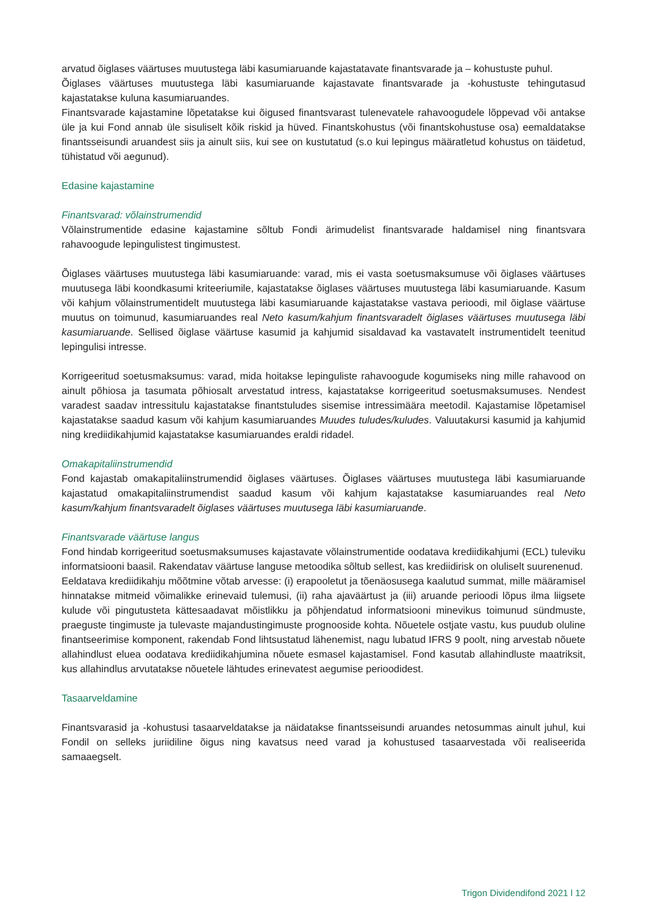arvatud õiglases väärtuses muutustega läbi kasumiaruande kajastatavate finantsvarade ja – kohustuste puhul.
Õiglases väärtuses muutustega läbi kasumiaruande kajastavate finantsvarade ja -kohustuste tehingutasud kajastatakse kuluna kasumiaruandes.
Finantsvarade kajastamine lõpetatakse kui õigused finantsvarast tulenevatele rahavoogudele lõppevad või antakse üle ja kui Fond annab üle sisuliselt kõik riskid ja hüved. Finantskohustus (või finantskohustuse osa) eemaldatakse finantsseisundi aruandest siis ja ainult siis, kui see on kustutatud (s.o kui lepingus määratletud kohustus on täidetud, tühistatud või aegunud).
Edasine kajastamine
Finantsvarad: võlainstrumendid
Võlainstrumentide edasine kajastamine sõltub Fondi ärimudelist finantsvarade haldamisel ning finantsvara rahavoogude lepingulistest tingimustest.
Õiglases väärtuses muutustega läbi kasumiaruande: varad, mis ei vasta soetusmaksumuse või õiglases väärtuses muutusega läbi koondkasumi kriteeriumile, kajastatakse õiglases väärtuses muutustega läbi kasumiaruande. Kasum või kahjum võlainstrumentidelt muutustega läbi kasumiaruande kajastatakse vastava perioodi, mil õiglase väärtuse muutus on toimunud, kasumiaruandes real Neto kasum/kahjum finantsvaradelt õiglases väärtuses muutusega läbi kasumiaruande. Sellised õiglase väärtuse kasumid ja kahjumid sisaldavad ka vastavatelt instrumentidelt teenitud lepingulisi intresse.
Korrigeeritud soetusmaksumus: varad, mida hoitakse lepinguliste rahavoogude kogumiseks ning mille rahavood on ainult põhiosa ja tasumata põhiosalt arvestatud intress, kajastatakse korrigeeritud soetusmaksumuses. Nendest varadest saadav intressitulu kajastatakse finantstuludes sisemise intressimäära meetodil. Kajastamise lõpetamisel kajastatakse saadud kasum või kahjum kasumiaruandes Muudes tuludes/kuludes. Valuutakursi kasumid ja kahjumid ning krediidikahjumid kajastatakse kasumiaruandes eraldi ridadel.
Omakapitaliinstrumendid
Fond kajastab omakapitaliinstrumendid õiglases väärtuses. Õiglases väärtuses muutustega läbi kasumiaruande kajastatud omakapitaliinstrumendist saadud kasum või kahjum kajastatakse kasumiaruandes real Neto kasum/kahjum finantsvaradelt õiglases väärtuses muutusega läbi kasumiaruande.
Finantsvarade väärtuse langus
Fond hindab korrigeeritud soetusmaksumuses kajastavate võlainstrumentide oodatava krediidikahjumi (ECL) tuleviku informatsiooni baasil. Rakendatav väärtuse languse metoodika sõltub sellest, kas krediidirisk on oluliselt suurenenud.
Eeldatava krediidikahju mõõtmine võtab arvesse: (i) erapooletut ja tõenäosusega kaalutud summat, mille määramisel hinnatakse mitmeid võimalikke erinevaid tulemusi, (ii) raha ajaväärtust ja (iii) aruande perioodi lõpus ilma liigsete kulude või pingutusteta kättesaadavat mõistlikku ja põhjendatud informatsiooni minevikus toimunud sündmuste, praeguste tingimuste ja tulevaste majandustingimuste prognooside kohta. Nõuetele ostjate vastu, kus puudub oluline finantseerimise komponent, rakendab Fond lihtsustatud lähenemist, nagu lubatud IFRS 9 poolt, ning arvestab nõuete allahindlust eluea oodatava krediidikahjumina nõuete esmasel kajastamisel. Fond kasutab allahindluste maatriksit, kus allahindlus arvutatakse nõuetele lähtudes erinevatest aegumise perioodidest.
Tasaarveldamine
Finantsvarasid ja -kohustusi tasaarveldatakse ja näidatakse finantsseisundi aruandes netosummas ainult juhul, kui Fondil on selleks juriidiline õigus ning kavatsus need varad ja kohustused tasaarvestada või realiseerida samaaegselt.
Trigon Dividendifond 2021 l 12